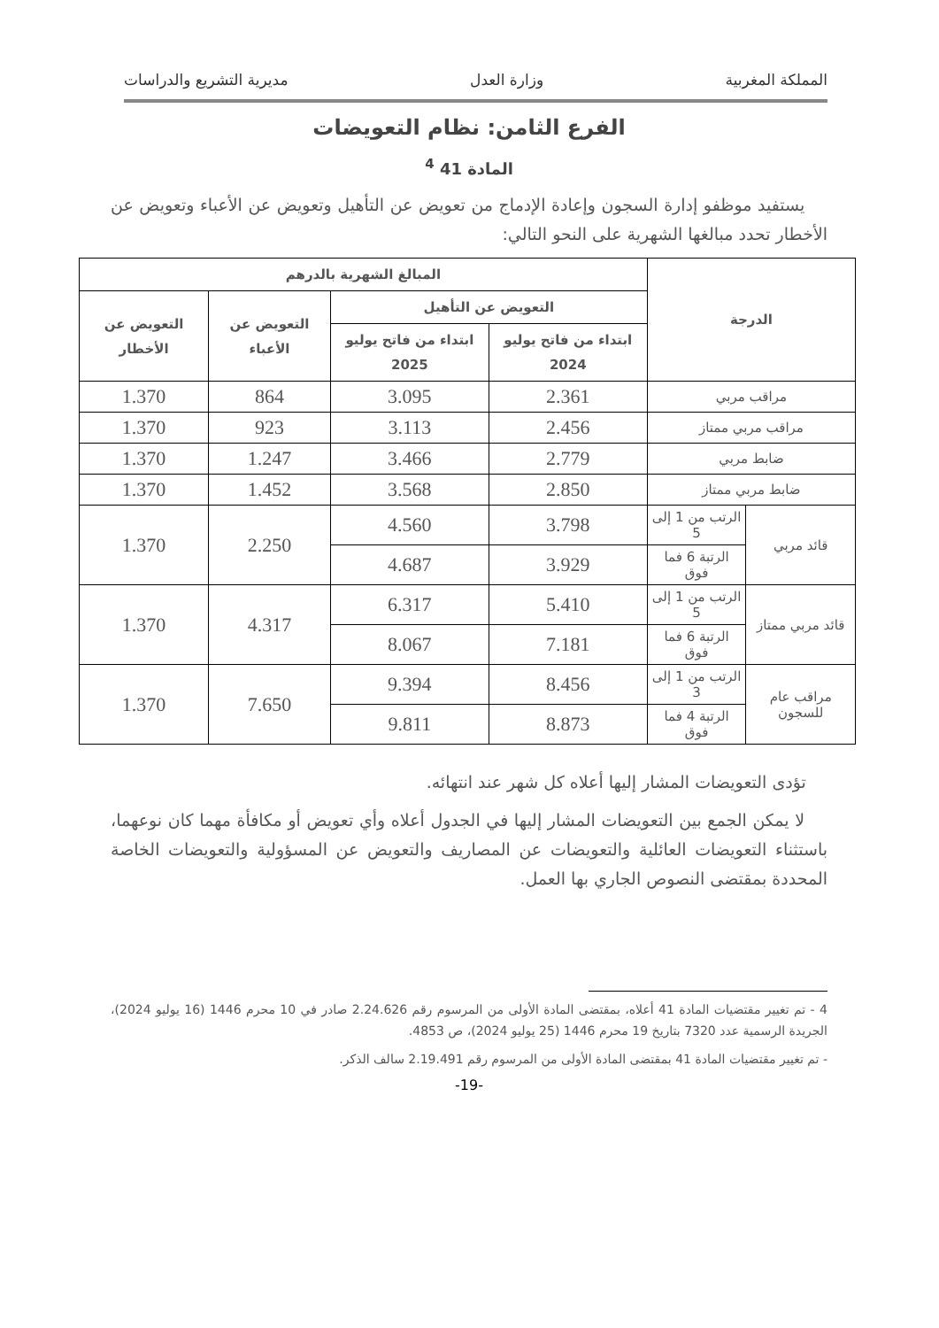المملكة المغربية وزارة العدل مديرية التشريع والدراسات
الفرع الثامن: نظام التعويضات
المادة 41 <sup>4</sup>
يستفيد موظفو إدارة السجون وإعادة الإدماج من تعويض عن التأهيل وتعويض عن الأعباء وتعويض عن الأخطار تحدد مبالغها الشهرية على النحو التالي:
| الدرجة | | المبالغ الشهرية بالدرهم | | | |
| --- | --- | --- | --- | --- | --- |
| | | التعويض عن التأهيل | | التعويض عن الأعباء | التعويض عن الأخطار |
| | | ابتداء من فاتح يوليو 2024 | ابتداء من فاتح يوليو 2025 | | |
| مراقب مربي | | 2.361 | 3.095 | 864 | 1.370 |
| مراقب مربي ممتاز | | 2.456 | 3.113 | 923 | 1.370 |
| ضابط مربي | | 2.779 | 3.466 | 1.247 | 1.370 |
| ضابط مربي ممتاز | | 2.850 | 3.568 | 1.452 | 1.370 |
| قائد مربي | الرتب من 1 إلى 5 | 3.798 | 4.560 | 2.250 | 1.370 |
| | الرتبة 6 فما فوق | 3.929 | 4.687 | | |
| قائد مربي ممتاز | الرتب من 1 إلى 5 | 5.410 | 6.317 | 4.317 | 1.370 |
| | الرتبة 6 فما فوق | 7.181 | 8.067 | | |
| مراقب عام للسجون | الرتب من 1 إلى 3 | 8.456 | 9.394 | 7.650 | 1.370 |
| | الرتبة 4 فما فوق | 8.873 | 9.811 | | |
تؤدى التعويضات المشار إليها أعلاه كل شهر عند انتهائه.
لا يمكن الجمع بين التعويضات المشار إليها في الجدول أعلاه وأي تعويض أو مكافأة مهما كان نوعهما، باستثناء التعويضات العائلية والتعويضات عن المصاريف والتعويض عن المسؤولية والتعويضات الخاصة المحددة بمقتضى النصوص الجاري بها العمل.
4 - تم تغيير مقتضيات المادة 41 أعلاه، بمقتضى المادة الأولى من المرسوم رقم 2.24.626 صادر في 10 محرم 1446 (16 يوليو 2024)، الجريدة الرسمية عدد 7320 بتاريخ 19 محرم 1446 (25 يوليو 2024)، ص 4853.
- تم تغيير مقتضيات المادة 41 بمقتضى المادة الأولى من المرسوم رقم 2.19.491 سالف الذكر.
-19-